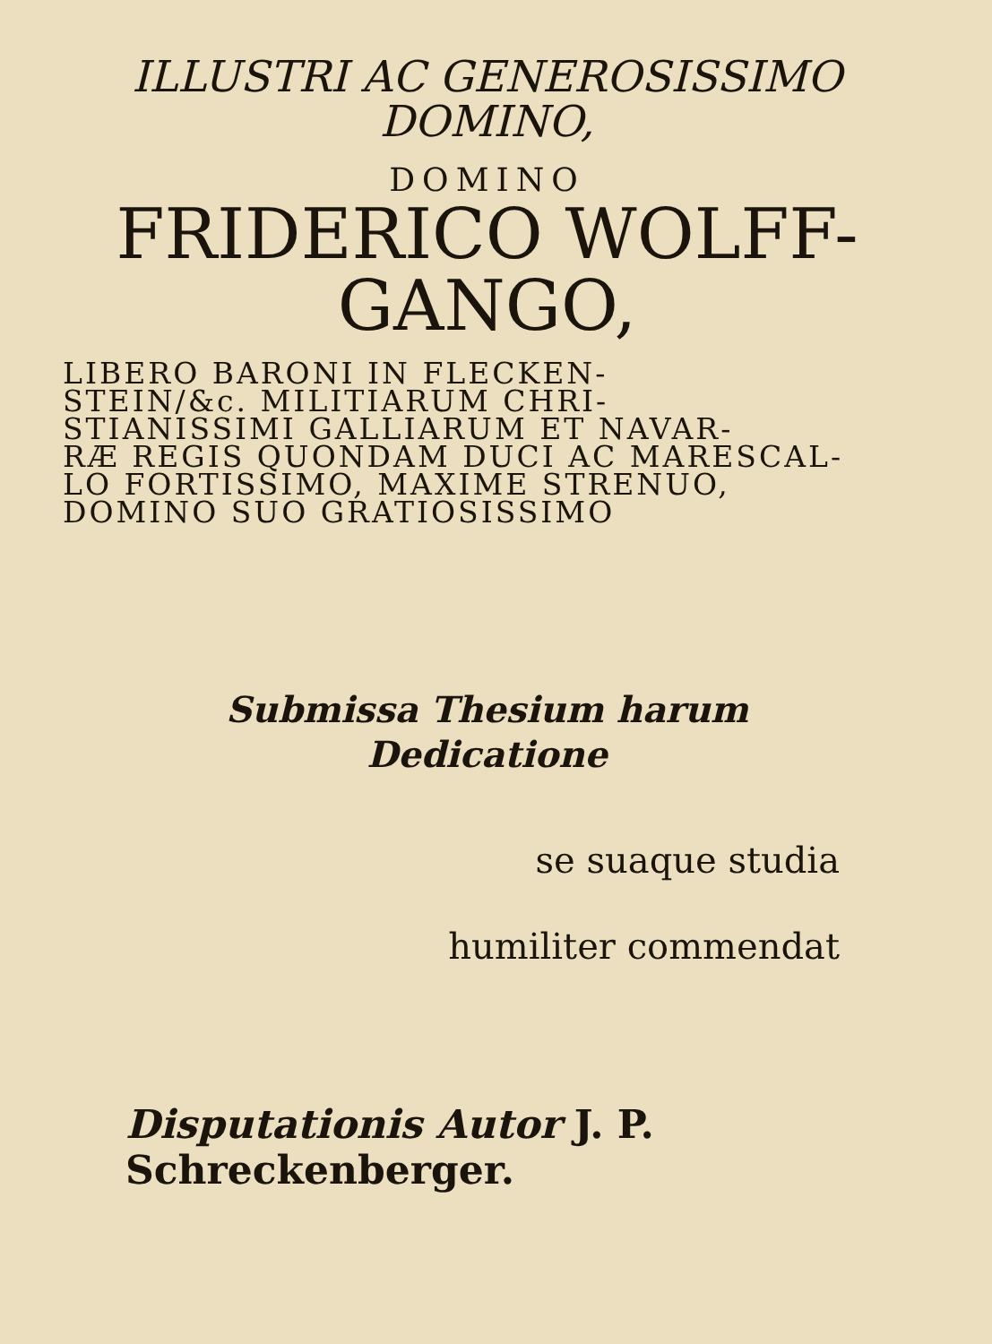ILLUSTRI AC GENEROSISSIMO
DOMINO,
DOMINO
FRIDERICO WOLFF-
GANGO,
LIBERO BARONI IN FLECKEN-
STEIN/&c. MILITIARUM CHRI-
STIANISSIMI GALLIARUM ET NAVAR-
RÆ REGIS QUONDAM DUCI AC MARESCAL-
LO FORTISSIMO, MAXIME STRENUO,
DOMINO SUO GRATIOSISSIMO
Submissa Thesium harum
Dedicatione
se suaque studia
humiliter commendat
Disputationis Autor J. P. Schreckenberger.